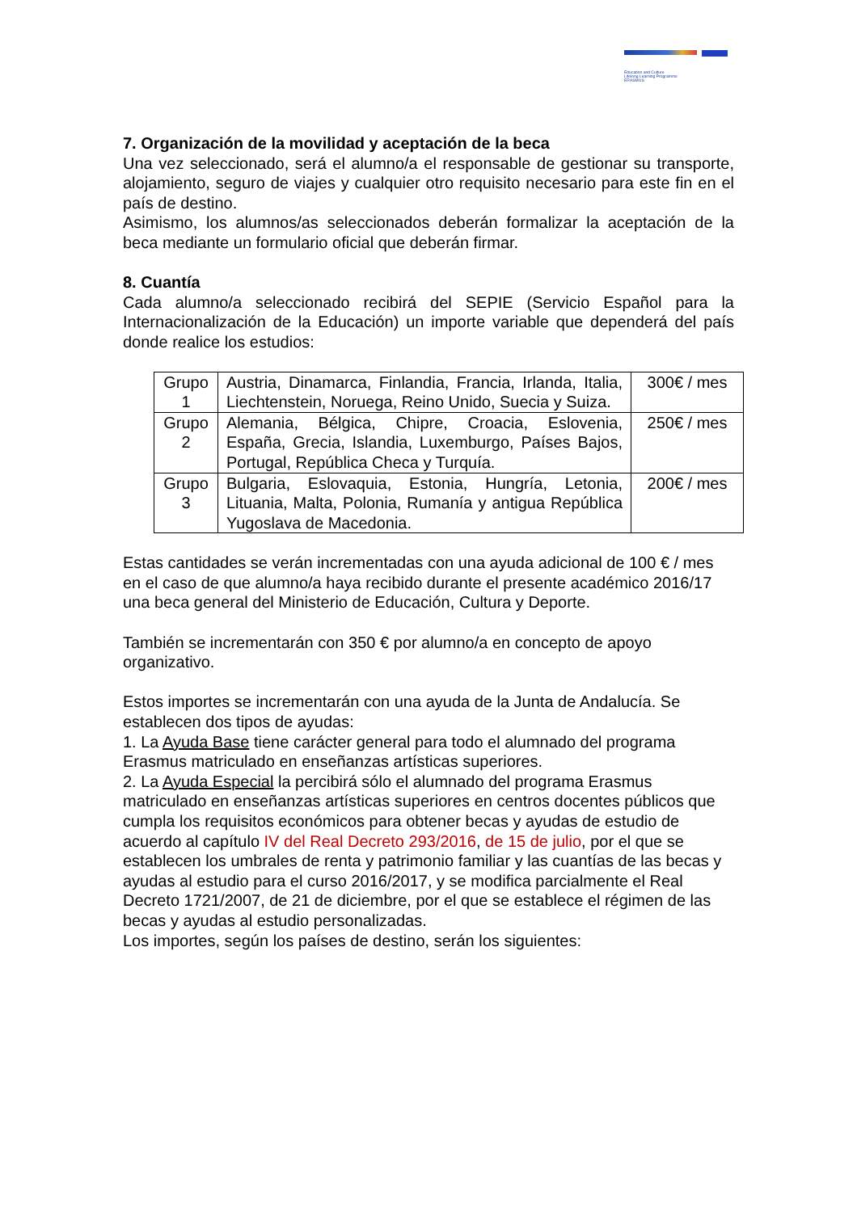Education and Culture
Lifelong Learning Programme
ERASMUS
7. Organización de la movilidad y aceptación de la beca
Una vez seleccionado, será el alumno/a el responsable de gestionar su transporte, alojamiento, seguro de viajes y cualquier otro requisito necesario para este fin en el país de destino.
Asimismo, los alumnos/as seleccionados deberán formalizar la aceptación de la beca mediante un formulario oficial que deberán firmar.
8. Cuantía
Cada alumno/a seleccionado recibirá del SEPIE (Servicio Español para la Internacionalización de la Educación) un importe variable que dependerá del país donde realice los estudios:
| Grupo 1 | Austria, Dinamarca, Finlandia, Francia, Irlanda, Italia, Liechtenstein, Noruega, Reino Unido, Suecia y Suiza. | 300€ / mes |
| Grupo 2 | Alemania, Bélgica, Chipre, Croacia, Eslovenia, España, Grecia, Islandia, Luxemburgo, Países Bajos, Portugal, República Checa y Turquía. | 250€ / mes |
| Grupo 3 | Bulgaria, Eslovaquia, Estonia, Hungría, Letonia, Lituania, Malta, Polonia, Rumanía y antigua República Yugoslava de Macedonia. | 200€ / mes |
Estas cantidades se verán incrementadas con una ayuda adicional de 100 € / mes en el caso de que alumno/a haya recibido durante el presente académico 2016/17 una beca general del Ministerio de Educación, Cultura y Deporte.
También se incrementarán con 350 € por alumno/a en concepto de apoyo organizativo.
Estos importes se incrementarán con una ayuda de la Junta de Andalucía. Se establecen dos tipos de ayudas:
1. La Ayuda Base tiene carácter general para todo el alumnado del programa Erasmus matriculado en enseñanzas artísticas superiores.
2. La Ayuda Especial la percibirá sólo el alumnado del programa Erasmus matriculado en enseñanzas artísticas superiores en centros docentes públicos que cumpla los requisitos económicos para obtener becas y ayudas de estudio de acuerdo al capítulo IV del Real Decreto 293/2016, de 15 de julio, por el que se establecen los umbrales de renta y patrimonio familiar y las cuantías de las becas y ayudas al estudio para el curso 2016/2017, y se modifica parcialmente el Real Decreto 1721/2007, de 21 de diciembre, por el que se establece el régimen de las becas y ayudas al estudio personalizadas.
Los importes, según los países de destino, serán los siguientes: